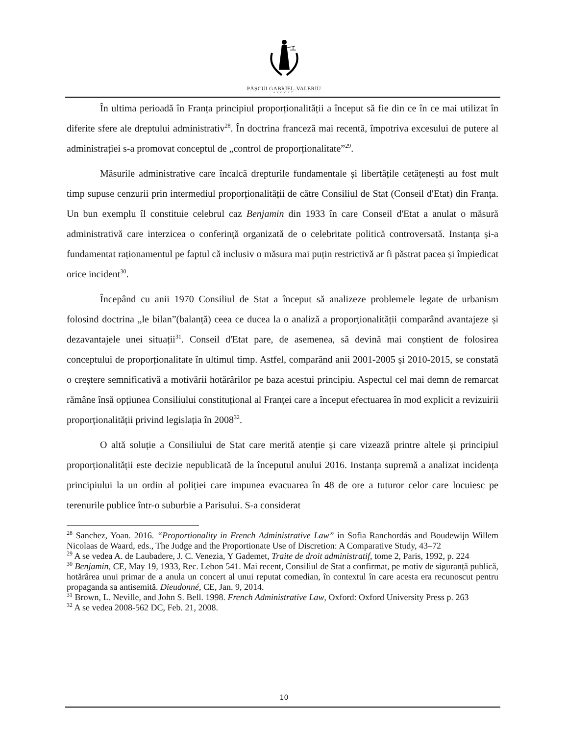PĂȘCUI GABRIEL-VALERIU
AVOCAT
În ultima perioadă în Franța principiul proporționalității a început să fie din ce în ce mai utilizat în diferite sfere ale dreptului administrativ<sup>28</sup>. În doctrina franceză mai recentă, împotriva excesului de putere al administrației s-a promovat conceptul de „control de proporționalitate”<sup>29</sup>.
Măsurile administrative care încalcă drepturile fundamentale și libertățile cetățenești au fost mult timp supuse cenzurii prin intermediul proporționalității de către Consiliul de Stat (Conseil d'Etat) din Franța. Un bun exemplu îl constituie celebrul caz Benjamin din 1933 în care Conseil d'Etat a anulat o măsură administrativă care interzicea o conferință organizată de o celebritate politică controversată. Instanța și-a fundamentat raționamentul pe faptul că inclusiv o măsura mai puțin restrictivă ar fi păstrat pacea și împiedicat orice incident<sup>30</sup>.
Începând cu anii 1970 Consiliul de Stat a început să analizeze problemele legate de urbanism folosind doctrina „le bilan”(balanță) ceea ce ducea la o analiză a proporționalității comparând avantajeze și dezavantajele unei situații<sup>31</sup>. Conseil d'Etat pare, de asemenea, să devină mai conștient de folosirea conceptului de proporționalitate în ultimul timp. Astfel, comparând anii 2001-2005 și 2010-2015, se constată o creștere semnificativă a motivării hotărârilor pe baza acestui principiu. Aspectul cel mai demn de remarcat rămâne însă opțiunea Consiliului constituțional al Franței care a început efectuarea în mod explicit a revizuirii proporționalității privind legislația în 2008<sup>32</sup>.
O altă soluție a Consiliului de Stat care merită atenție și care vizează printre altele și principiul proporționalității este decizie nepublicată de la începutul anului 2016. Instanța supremă a analizat incidența principiului la un ordin al poliției care impunea evacuarea în 48 de ore a tuturor celor care locuiesc pe terenurile publice într-o suburbie a Parisului. S-a considerat
<sup>28</sup> Sanchez, Yoan. 2016. “Proportionality in French Administrative Law” in Sofia Ranchordás and Boudewijn Willem Nicolaas de Waard, eds., The Judge and the Proportionate Use of Discretion: A Comparative Study, 43–72
<sup>29</sup> A se vedea A. de Laubadere, J. C. Venezia, Y Gademet, Traite de droit administratif, tome 2, Paris, 1992, p. 224
<sup>30</sup> Benjamin, CE, May 19, 1933, Rec. Lebon 541. Mai recent, Consiliul de Stat a confirmat, pe motiv de siguranță publică, hotărârea unui primar de a anula un concert al unui reputat comedian, în contextul în care acesta era recunoscut pentru propaganda sa antisemită. Dieudonné, CE, Jan. 9, 2014.
<sup>31</sup> Brown, L. Neville, and John S. Bell. 1998. French Administrative Law, Oxford: Oxford University Press p. 263
<sup>32</sup> A se vedea 2008-562 DC, Feb. 21, 2008.
10